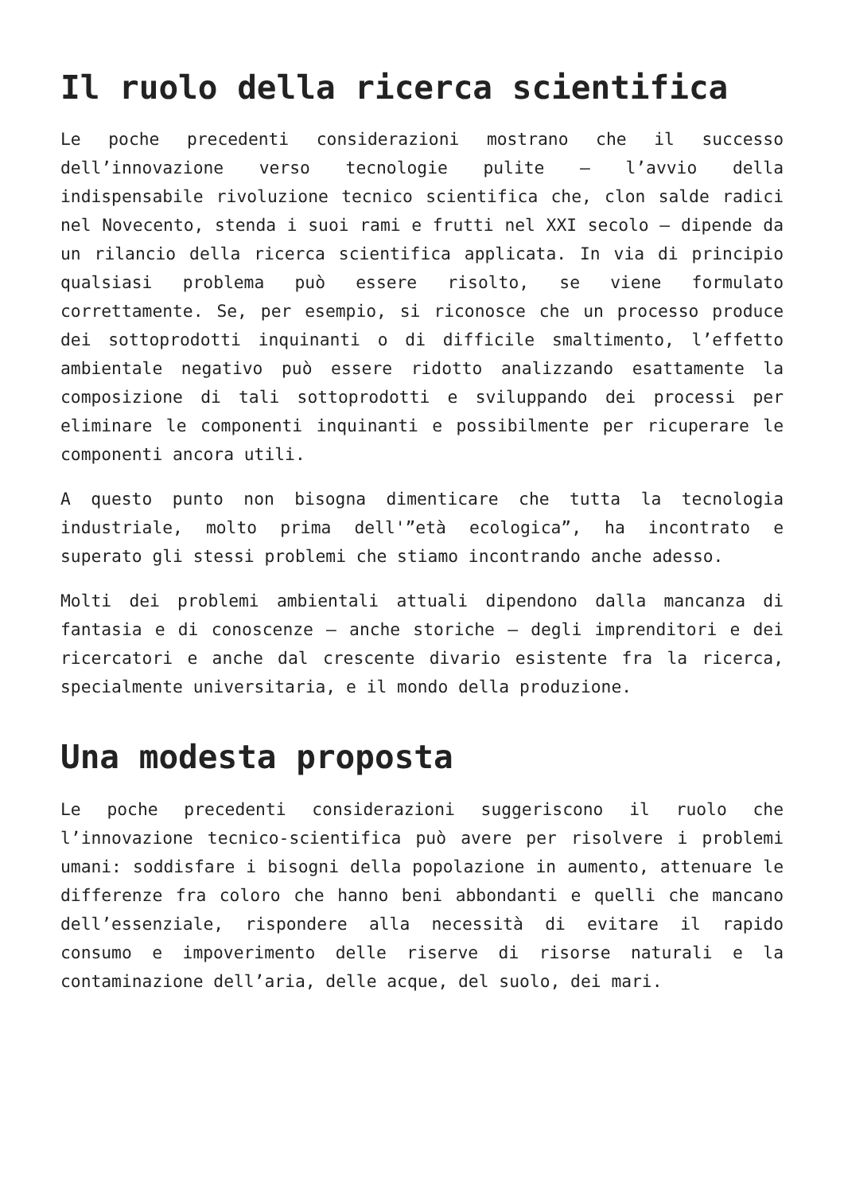Il ruolo della ricerca scientifica
Le poche precedenti considerazioni mostrano che il successo dell’innovazione verso tecnologie pulite — l’avvio della indispensabile rivoluzione tecnico scientifica che, clon salde radici nel Novecento, stenda i suoi rami e frutti nel XXI secolo — dipende da un rilancio della ricerca scientifica applicata. In via di principio qualsiasi problema può essere risolto, se viene formulato correttamente. Se, per esempio, si riconosce che un processo produce dei sottoprodotti inquinanti o di difficile smaltimento, l’effetto ambientale negativo può essere ridotto analizzando esattamente la composizione di tali sottoprodotti e sviluppando dei processi per eliminare le componenti inquinanti e possibilmente per ricuperare le componenti ancora utili.
A questo punto non bisogna dimenticare che tutta la tecnologia industriale, molto prima dell'”età ecologica”, ha incontrato e superato gli stessi problemi che stiamo incontrando anche adesso.
Molti dei problemi ambientali attuali dipendono dalla mancanza di fantasia e di conoscenze — anche storiche — degli imprenditori e dei ricercatori e anche dal crescente divario esistente fra la ricerca, specialmente universitaria, e il mondo della produzione.
Una modesta proposta
Le poche precedenti considerazioni suggeriscono il ruolo che l’innovazione tecnico-scientifica può avere per risolvere i problemi umani: soddisfare i bisogni della popolazione in aumento, attenuare le differenze fra coloro che hanno beni abbondanti e quelli che mancano dell’essenziale, rispondere alla necessità di evitare il rapido consumo e impoverimento delle riserve di risorse naturali e la contaminazione dell’aria, delle acque, del suolo, dei mari.